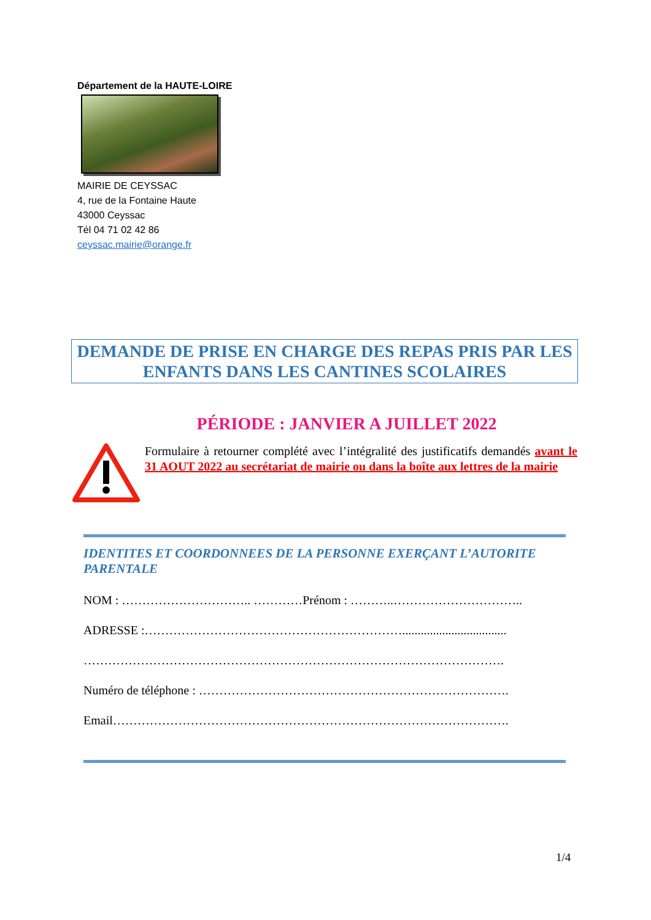Département de la HAUTE-LOIRE
MAIRIE DE CEYSSAC
4, rue de la Fontaine Haute
43000 Ceyssac
Tél 04 71 02 42 86
ceyssac.mairie@orange.fr
DEMANDE DE PRISE EN CHARGE DES REPAS PRIS PAR LES ENFANTS DANS LES CANTINES SCOLAIRES
PÉRIODE : JANVIER A JUILLET 2022
Formulaire à retourner complété avec l’intégralité des justificatifs demandés avant le 31 AOUT 2022 au secrétariat de mairie ou dans la boîte aux lettres de la mairie
IDENTITES ET COORDONNEES DE LA PERSONNE EXERÇANT L’AUTORITE PARENTALE
NOM : ………………………….. …………Prénom : ………..…………………………..
ADRESSE :………………………………………………………..................................
………………………………………………………………………………………….
Numéro de téléphone : ………………………………………………………………….
Email…………………………………………………………………………………….
1/4